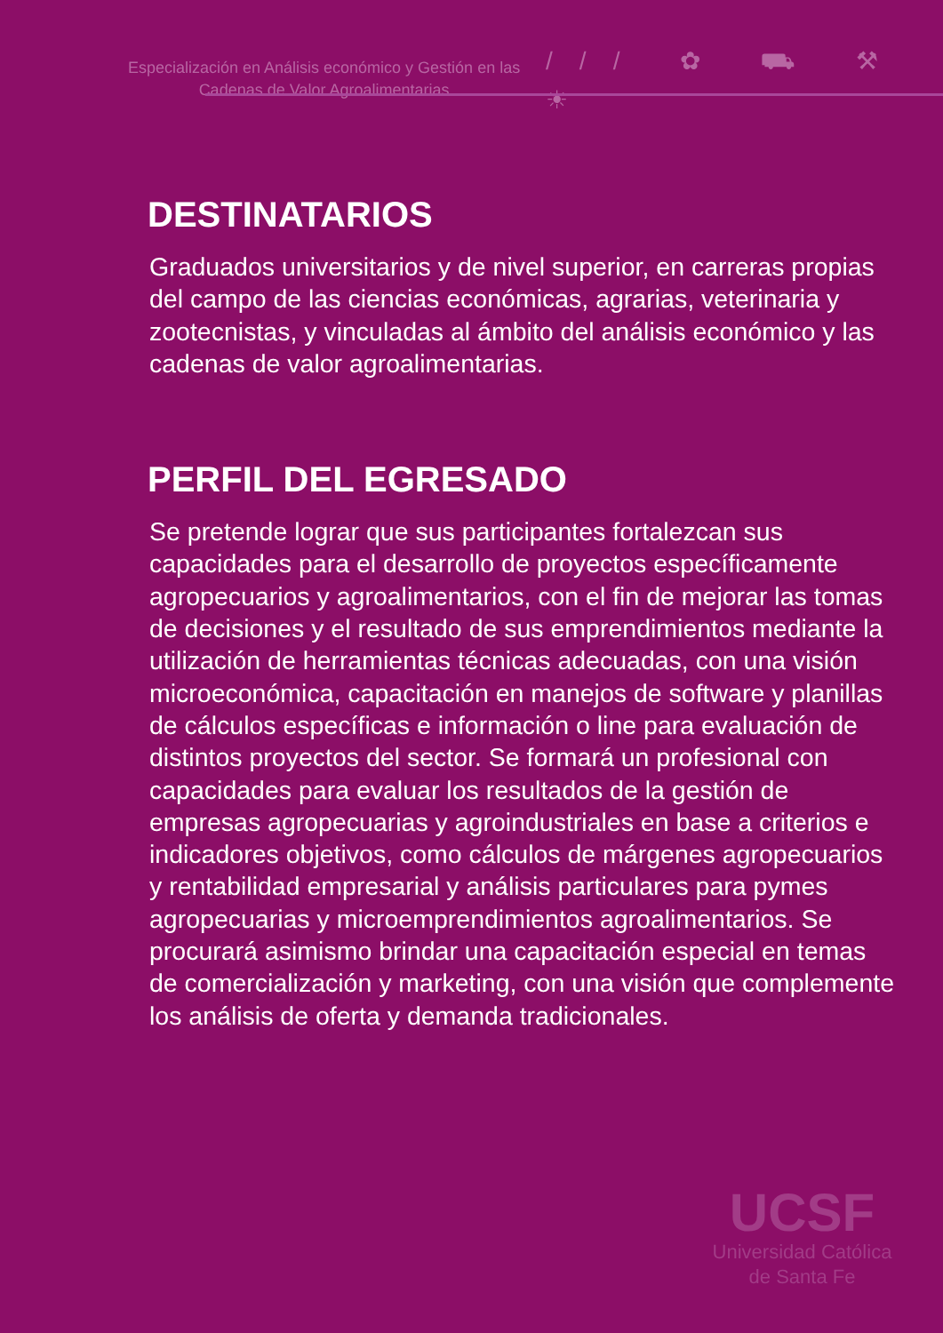Especialización en Análisis económico y Gestión en las Cadenas de Valor Agroalimentarias
/// ✿ ⛟ ⚒ ☀
DESTINATARIOS
Graduados universitarios y de nivel superior, en carreras propias del campo de las ciencias económicas, agrarias, veterinaria y zootecnistas, y vinculadas al ámbito del análisis económico y las cadenas de valor agroalimentarias.
PERFIL DEL EGRESADO
Se pretende lograr que sus participantes fortalezcan sus capacidades para el desarrollo de proyectos específicamente agropecuarios y agroalimentarios, con el fin de mejorar las tomas de decisiones y el resultado de sus emprendimientos mediante la utilización de herramientas técnicas adecuadas, con una visión microeconómica, capacitación en manejos de software y planillas de cálculos específicas e información o line para evaluación de distintos proyectos del sector. Se formará un profesional con capacidades para evaluar los resultados de la gestión de empresas agropecuarias y agroindustriales en base a criterios e indicadores objetivos, como cálculos de márgenes agropecuarios y rentabilidad empresarial y análisis particulares para pymes agropecuarias y microemprendimientos agroalimentarios. Se procurará asimismo brindar una capacitación especial en temas de comercialización y marketing, con una visión que complemente los análisis de oferta y demanda tradicionales.
UCSF
Universidad Católica
de Santa Fe